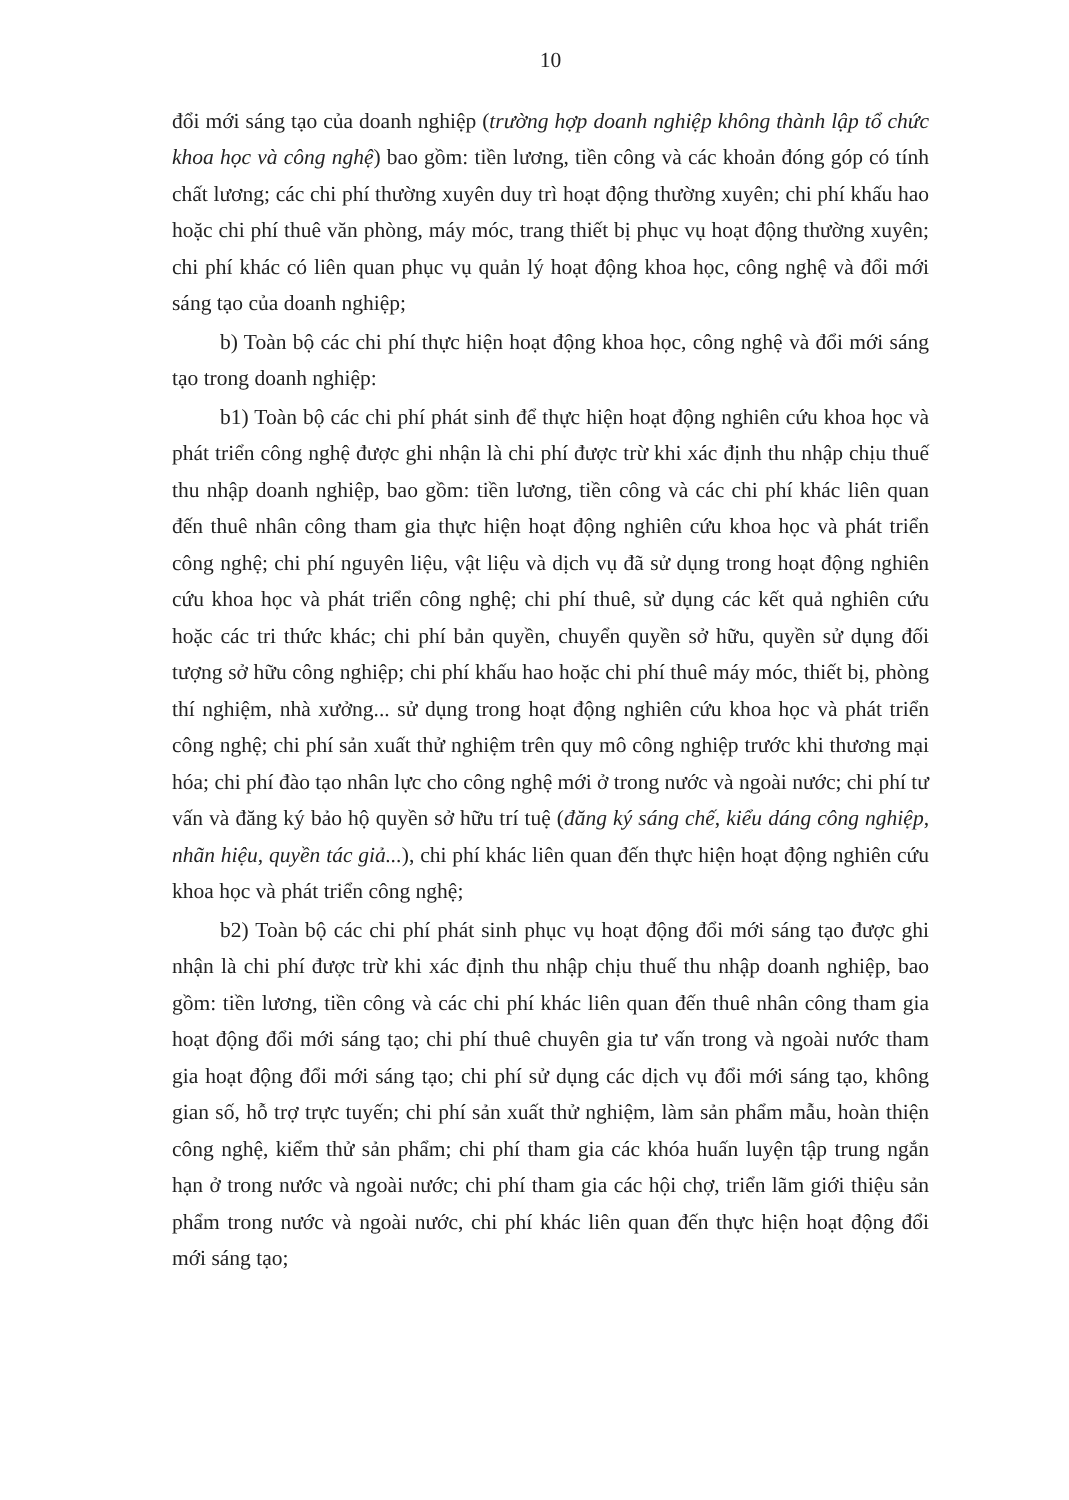10
đổi mới sáng tạo của doanh nghiệp (trường hợp doanh nghiệp không thành lập tổ chức khoa học và công nghệ) bao gồm: tiền lương, tiền công và các khoản đóng góp có tính chất lương; các chi phí thường xuyên duy trì hoạt động thường xuyên; chi phí khấu hao hoặc chi phí thuê văn phòng, máy móc, trang thiết bị phục vụ hoạt động thường xuyên; chi phí khác có liên quan phục vụ quản lý hoạt động khoa học, công nghệ và đổi mới sáng tạo của doanh nghiệp;
b) Toàn bộ các chi phí thực hiện hoạt động khoa học, công nghệ và đổi mới sáng tạo trong doanh nghiệp:
b1) Toàn bộ các chi phí phát sinh để thực hiện hoạt động nghiên cứu khoa học và phát triển công nghệ được ghi nhận là chi phí được trừ khi xác định thu nhập chịu thuế thu nhập doanh nghiệp, bao gồm: tiền lương, tiền công và các chi phí khác liên quan đến thuê nhân công tham gia thực hiện hoạt động nghiên cứu khoa học và phát triển công nghệ; chi phí nguyên liệu, vật liệu và dịch vụ đã sử dụng trong hoạt động nghiên cứu khoa học và phát triển công nghệ; chi phí thuê, sử dụng các kết quả nghiên cứu hoặc các tri thức khác; chi phí bản quyền, chuyển quyền sở hữu, quyền sử dụng đối tượng sở hữu công nghiệp; chi phí khấu hao hoặc chi phí thuê máy móc, thiết bị, phòng thí nghiệm, nhà xưởng... sử dụng trong hoạt động nghiên cứu khoa học và phát triển công nghệ; chi phí sản xuất thử nghiệm trên quy mô công nghiệp trước khi thương mại hóa; chi phí đào tạo nhân lực cho công nghệ mới ở trong nước và ngoài nước; chi phí tư vấn và đăng ký bảo hộ quyền sở hữu trí tuệ (đăng ký sáng chế, kiểu dáng công nghiệp, nhãn hiệu, quyền tác giả...), chi phí khác liên quan đến thực hiện hoạt động nghiên cứu khoa học và phát triển công nghệ;
b2) Toàn bộ các chi phí phát sinh phục vụ hoạt động đổi mới sáng tạo được ghi nhận là chi phí được trừ khi xác định thu nhập chịu thuế thu nhập doanh nghiệp, bao gồm: tiền lương, tiền công và các chi phí khác liên quan đến thuê nhân công tham gia hoạt động đổi mới sáng tạo; chi phí thuê chuyên gia tư vấn trong và ngoài nước tham gia hoạt động đổi mới sáng tạo; chi phí sử dụng các dịch vụ đổi mới sáng tạo, không gian số, hỗ trợ trực tuyến; chi phí sản xuất thử nghiệm, làm sản phẩm mẫu, hoàn thiện công nghệ, kiểm thử sản phẩm; chi phí tham gia các khóa huấn luyện tập trung ngắn hạn ở trong nước và ngoài nước; chi phí tham gia các hội chợ, triển lãm giới thiệu sản phẩm trong nước và ngoài nước, chi phí khác liên quan đến thực hiện hoạt động đổi mới sáng tạo;